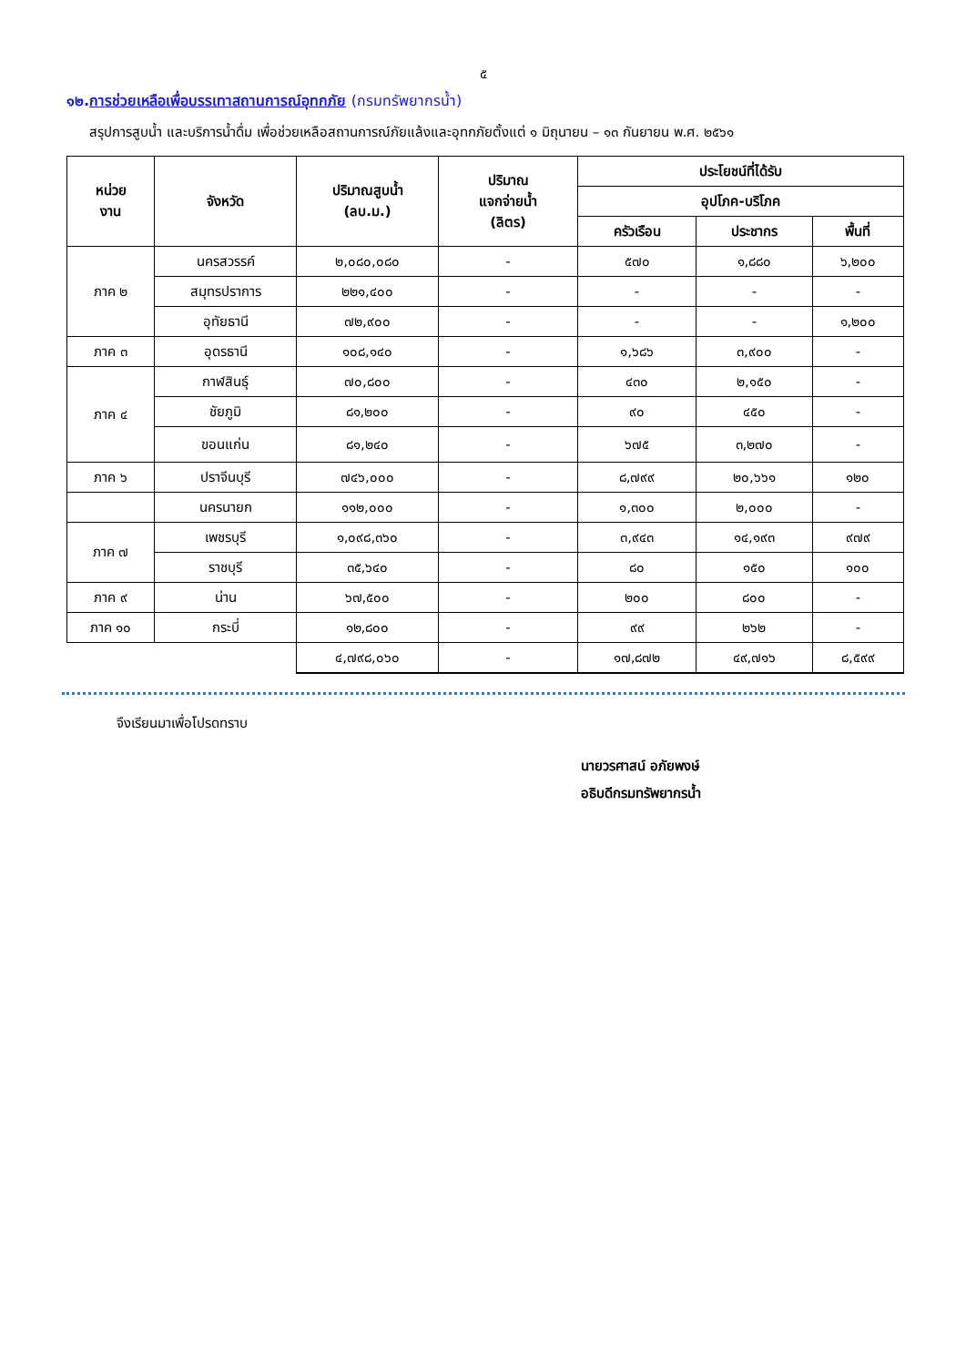๕
๑๒.การช่วยเหลือเพื่อบรรเทาสถานการณ์อุทกภัย (กรมทรัพยากรน้ำ)
สรุปการสูบน้ำ และบริการน้ำดื่ม เพื่อช่วยเหลือสถานการณ์ภัยแล้งและอุทกภัยตั้งแต่ ๑ มิถุนายน – ๑๓ กันยายน พ.ศ. ๒๕๖๑
| หน่วย งาน | จังหวัด | ปริมาณสูบน้ำ (ลบ.ม.) | ปริมาณ แจกจ่ายน้ำ (ลิตร) | ประโยชน์ที่ได้รับ | | |
| --- | --- | --- | --- | --- | --- | --- |
| | | | | อุปโภค-บริโภค | | |
| | | | | ครัวเรือน | ประชากร | พื้นที่ |
| ภาค ๒ | นครสวรรค์ | ๒,๐๘๐,๐๘๐ | - | ๕๗๐ | ๑,๘๘๐ | ๖,๒๐๐ |
| | สมุทรปราการ | ๒๒๑,๔๐๐ | - | - | - | - |
| | อุทัยธานี | ๗๒,๙๐๐ | - | - | - | ๑,๒๐๐ |
| ภาค ๓ | อุดรธานี | ๑๐๘,๑๔๐ | - | ๑,๖๘๖ | ๓,๙๐๐ | - |
| ภาค ๔ | กาฬสินธุ์ | ๗๐,๘๐๐ | - | ๔๓๐ | ๒,๑๕๐ | - |
| | ชัยภูมิ | ๘๑,๒๐๐ | - | ๙๐ | ๔๕๐ | - |
| | ขอนแก่น | ๘๑,๒๔๐ | - | ๖๗๕ | ๓,๒๗๐ | - |
| ภาค ๖ | ปราจีนบุรี | ๗๔๖,๐๐๐ | - | ๘,๗๙๙ | ๒๐,๖๖๑ | ๑๒๐ |
| | นครนายก | ๑๑๒,๐๐๐ | - | ๑,๓๐๐ | ๒,๐๐๐ | - |
| ภาค ๗ | เพชรบุรี | ๑,๐๙๘,๓๖๐ | - | ๓,๙๔๓ | ๑๔,๑๙๓ | ๙๗๙ |
| | ราชบุรี | ๓๕,๖๔๐ | - | ๘๐ | ๑๕๐ | ๑๐๐ |
| ภาค ๙ | น่าน | ๖๗,๕๐๐ | - | ๒๐๐ | ๘๐๐ | - |
| ภาค ๑๐ | กระบี่ | ๑๒,๘๐๐ | - | ๙๙ | ๒๖๒ | - |
| | | ๔,๗๙๘,๐๖๐ | - | ๑๗,๘๗๒ | ๔๙,๗๑๖ | ๘,๕๙๙ |
จึงเรียนมาเพื่อโปรดทราบ
นายวรศาสน์ อภัยพงษ์
อธิบดีกรมทรัพยากรน้ำ